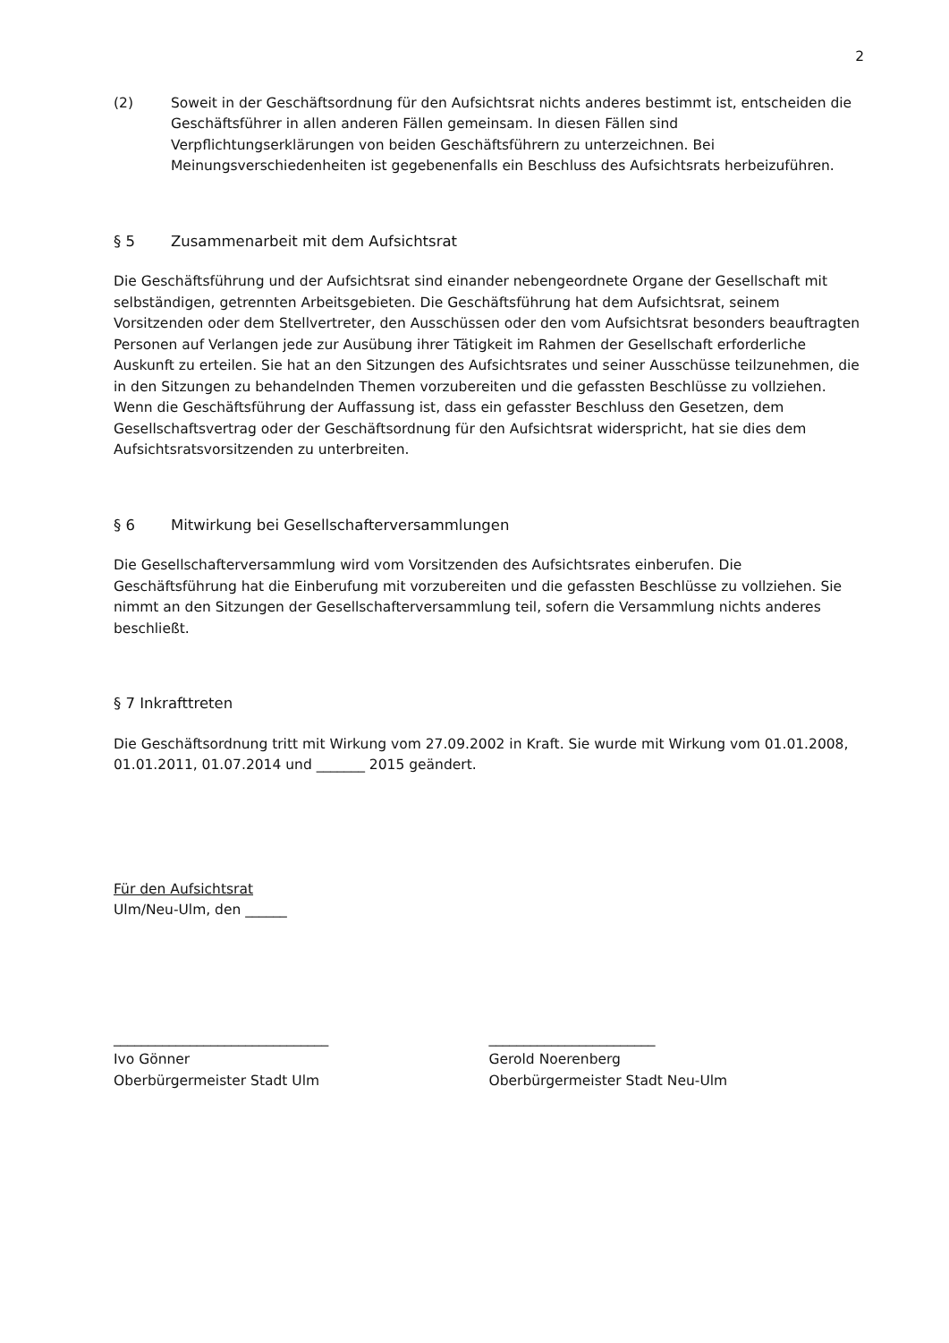2
(2) Soweit in der Geschäftsordnung für den Aufsichtsrat nichts anderes bestimmt ist, entscheiden die Geschäftsführer in allen anderen Fällen gemeinsam. In diesen Fällen sind Verpflichtungserklärungen von beiden Geschäftsführern zu unterzeichnen. Bei Meinungsverschiedenheiten ist gegebenenfalls ein Beschluss des Aufsichtsrats herbeizuführen.
§ 5 Zusammenarbeit mit dem Aufsichtsrat
Die Geschäftsführung und der Aufsichtsrat sind einander nebengeordnete Organe der Gesellschaft mit selbständigen, getrennten Arbeitsgebieten. Die Geschäftsführung hat dem Aufsichtsrat, seinem Vorsitzenden oder dem Stellvertreter, den Ausschüssen oder den vom Aufsichtsrat besonders beauftragten Personen auf Verlangen jede zur Ausübung ihrer Tätigkeit im Rahmen der Gesellschaft erforderliche Auskunft zu erteilen. Sie hat an den Sitzungen des Aufsichtsrates und seiner Ausschüsse teilzunehmen, die in den Sitzungen zu behandelnden Themen vorzubereiten und die gefassten Beschlüsse zu vollziehen. Wenn die Geschäftsführung der Auffassung ist, dass ein gefasster Beschluss den Gesetzen, dem Gesellschaftsvertrag oder der Geschäftsordnung für den Aufsichtsrat widerspricht, hat sie dies dem Aufsichtsratsvorsitzenden zu unterbreiten.
§ 6 Mitwirkung bei Gesellschafterversammlungen
Die Gesellschafterversammlung wird vom Vorsitzenden des Aufsichtsrates einberufen. Die Geschäftsführung hat die Einberufung mit vorzubereiten und die gefassten Beschlüsse zu vollziehen. Sie nimmt an den Sitzungen der Gesellschafterversammlung teil, sofern die Versammlung nichts anderes beschließt.
§ 7 Inkrafttreten
Die Geschäftsordnung tritt mit Wirkung vom 27.09.2002 in Kraft. Sie wurde mit Wirkung vom 01.01.2008, 01.01.2011, 01.07.2014 und _______ 2015 geändert.
Für den Aufsichtsrat
Ulm/Neu-Ulm, den ______
_______________________________
Ivo Gönner
Oberbürgermeister Stadt Ulm
________________________
Gerold Noerenberg
Oberbürgermeister Stadt Neu-Ulm